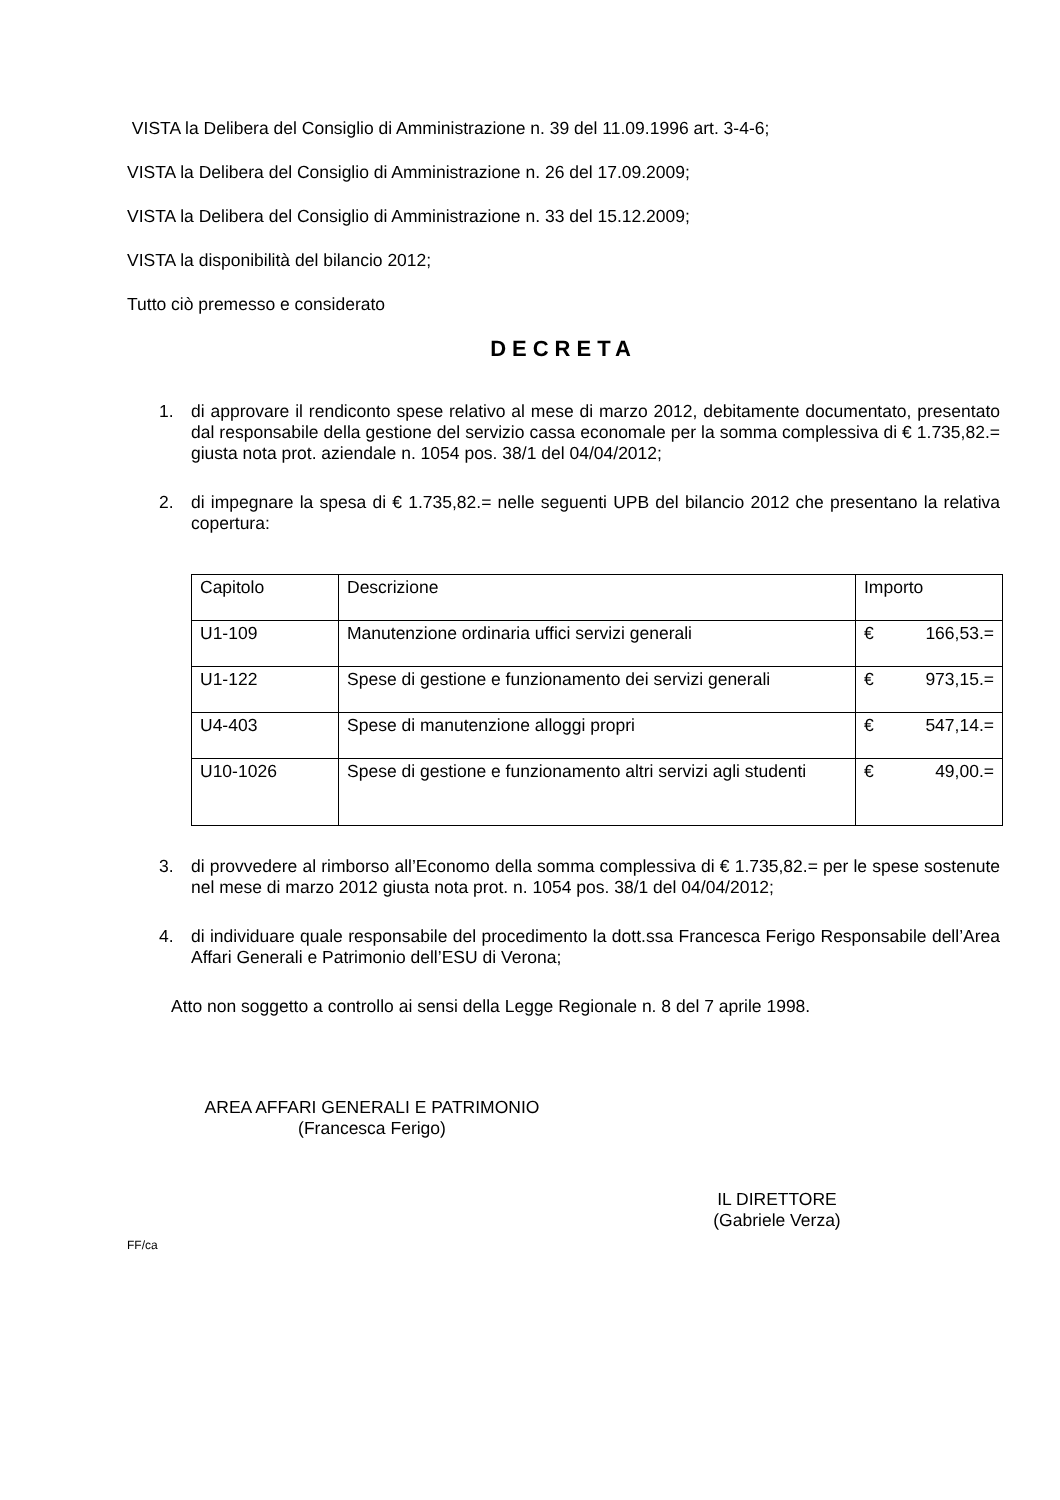VISTA la Delibera del Consiglio di Amministrazione n. 39 del 11.09.1996 art. 3-4-6;
VISTA la Delibera del Consiglio di Amministrazione n. 26 del 17.09.2009;
VISTA la Delibera del Consiglio di Amministrazione n. 33 del 15.12.2009;
VISTA la disponibilità del bilancio 2012;
Tutto ciò premesso e considerato
DECRETA
1. di approvare il rendiconto spese relativo al mese di marzo 2012, debitamente documentato, presentato dal responsabile della gestione del servizio cassa economale per la somma complessiva di € 1.735,82.= giusta nota prot. aziendale n. 1054 pos. 38/1 del 04/04/2012;
2. di impegnare la spesa di € 1.735,82.= nelle seguenti UPB del bilancio 2012 che presentano la relativa copertura:
| Capitolo | Descrizione | Importo |
| U1-109 | Manutenzione ordinaria uffici servizi generali | € 166,53.= |
| U1-122 | Spese di gestione e funzionamento dei servizi generali | € 973,15.= |
| U4-403 | Spese di manutenzione alloggi propri | € 547,14.= |
| U10-1026 | Spese di gestione e funzionamento altri servizi agli studenti | € 49,00.= |
3. di provvedere al rimborso all’Economo della somma complessiva di € 1.735,82.= per le spese sostenute nel mese di marzo 2012 giusta nota prot. n. 1054 pos. 38/1 del 04/04/2012;
4. di individuare quale responsabile del procedimento la dott.ssa Francesca Ferigo Responsabile dell’Area Affari Generali e Patrimonio dell’ESU di Verona;
Atto non soggetto a controllo ai sensi della Legge Regionale n. 8 del 7 aprile 1998.
AREA AFFARI GENERALI E PATRIMONIO
(Francesca Ferigo)
IL DIRETTORE
(Gabriele Verza)
FF/ca